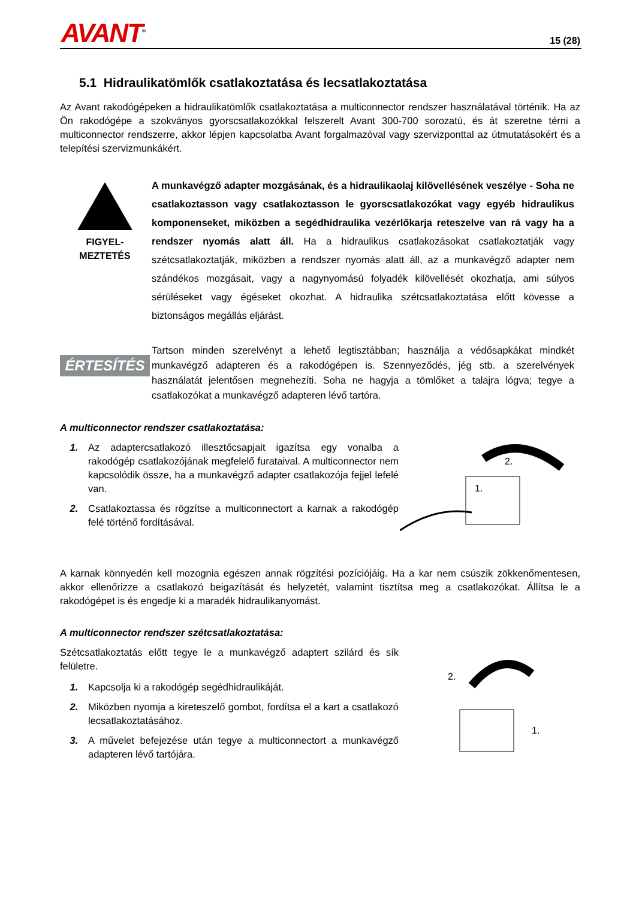AVANT<sup>®</sup> 15 (28)
5.1 Hidraulikatömlők csatlakoztatása és lecsatlakoztatása
Az Avant rakodógépeken a hidraulikatömlők csatlakoztatása a multiconnector rendszer használatával történik. Ha az Ön rakodógépe a szokványos gyorscsatlakozókkal felszerelt Avant 300-700 sorozatú, és át szeretne térni a multiconnector rendszerre, akkor lépjen kapcsolatba Avant forgalmazóval vagy szervizponttal az útmutatásokért és a telepítési szervizmunkákért.
FIGYEL-
MEZTETÉS
A munkavégző adapter mozgásának, és a hidraulikaolaj kilövellésének veszélye - Soha ne csatlakoztasson vagy csatlakoztasson le gyorscsatlakozókat vagy egyéb hidraulikus komponenseket, miközben a segédhidraulika vezérlőkarja reteszelve van rá vagy ha a rendszer nyomás alatt áll. Ha a hidraulikus csatlakozásokat csatlakoztatják vagy szétcsatlakoztatják, miközben a rendszer nyomás alatt áll, az a munkavégző adapter nem szándékos mozgásait, vagy a nagynyomású folyadék kilövellését okozhatja, ami súlyos sérüléseket vagy égéseket okozhat. A hidraulika szétcsatlakoztatása előtt kövesse a biztonságos megállás eljárást.
ÉRTESÍTÉS
Tartson minden szerelvényt a lehető legtisztábban; használja a védősapkákat mindkét munkavégző adapteren és a rakodógépen is. Szennyeződés, jég stb. a szerelvények használatát jelentősen megnehezíti. Soha ne hagyja a tömlőket a talajra lógva; tegye a csatlakozókat a munkavégző adapteren lévő tartóra.
A multiconnector rendszer csatlakoztatása:
1. Az adaptercsatlakozó illesztőcsapjait igazítsa egy vonalba a rakodógép csatlakozójának megfelelő furataival. A multiconnector nem kapcsolódik össze, ha a munkavégző adapter csatlakozója fejjel lefelé van.
2. Csatlakoztassa és rögzítse a multiconnectort a karnak a rakodógép felé történő fordításával.
2.
1.
A karnak könnyedén kell mozognia egészen annak rögzítési pozíciójáig. Ha a kar nem csúszik zökkenőmentesen, akkor ellenőrizze a csatlakozó beigazítását és helyzetét, valamint tisztítsa meg a csatlakozókat. Állítsa le a rakodógépet is és engedje ki a maradék hidraulikanyomást.
A multiconnector rendszer szétcsatlakoztatása:
Szétcsatlakoztatás előtt tegye le a munkavégző adaptert szilárd és sík felületre.
1. Kapcsolja ki a rakodógép segédhidraulikáját.
2. Miközben nyomja a kireteszelő gombot, fordítsa el a kart a csatlakozó lecsatlakoztatásához.
3. A művelet befejezése után tegye a multiconnectort a munkavégző adapteren lévő tartójára.
2.
1.